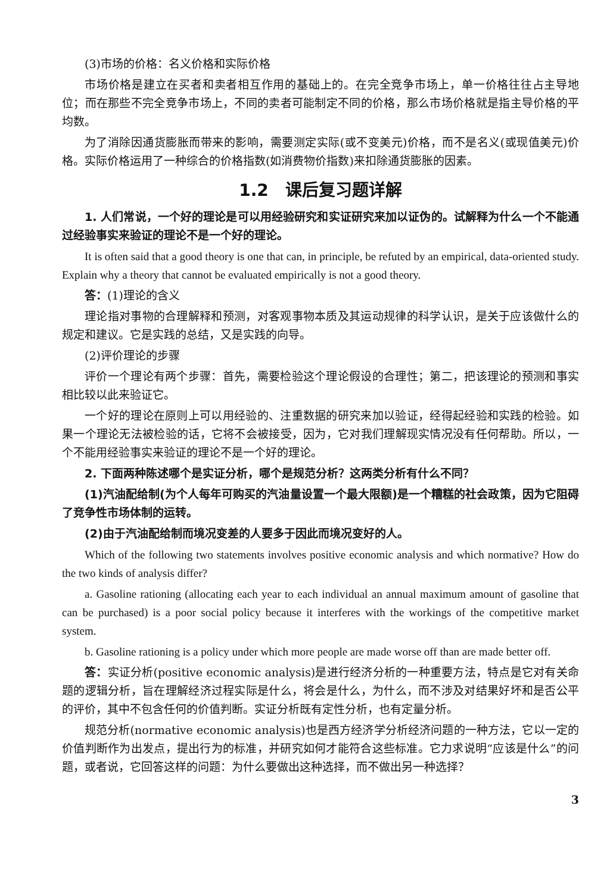(3)市场的价格：名义价格和实际价格
市场价格是建立在买者和卖者相互作用的基础上的。在完全竞争市场上，单一价格往往占主导地位；而在那些不完全竞争市场上，不同的卖者可能制定不同的价格，那么市场价格就是指主导价格的平均数。
为了消除因通货膨胀而带来的影响，需要测定实际(或不变美元)价格，而不是名义(或现值美元)价格。实际价格运用了一种综合的价格指数(如消费物价指数)来扣除通货膨胀的因素。
1.2　课后复习题详解
1. 人们常说，一个好的理论是可以用经验研究和实证研究来加以证伪的。试解释为什么一个不能通过经验事实来验证的理论不是一个好的理论。
It is often said that a good theory is one that can, in principle, be refuted by an empirical, data-oriented study. Explain why a theory that cannot be evaluated empirically is not a good theory.
答：(1)理论的含义
理论指对事物的合理解释和预测，对客观事物本质及其运动规律的科学认识，是关于应该做什么的规定和建议。它是实践的总结，又是实践的向导。
(2)评价理论的步骤
评价一个理论有两个步骤：首先，需要检验这个理论假设的合理性；第二，把该理论的预测和事实相比较以此来验证它。
一个好的理论在原则上可以用经验的、注重数据的研究来加以验证，经得起经验和实践的检验。如果一个理论无法被检验的话，它将不会被接受，因为，它对我们理解现实情况没有任何帮助。所以，一个不能用经验事实来验证的理论不是一个好的理论。
2. 下面两种陈述哪个是实证分析，哪个是规范分析？这两类分析有什么不同？
(1)汽油配给制(为个人每年可购买的汽油量设置一个最大限额)是一个糟糕的社会政策，因为它阻碍了竞争性市场体制的运转。
(2)由于汽油配给制而境况变差的人要多于因此而境况变好的人。
Which of the following two statements involves positive economic analysis and which normative? How do the two kinds of analysis differ?
a. Gasoline rationing (allocating each year to each individual an annual maximum amount of gasoline that can be purchased) is a poor social policy because it interferes with the workings of the competitive market system.
b. Gasoline rationing is a policy under which more people are made worse off than are made better off.
答：实证分析(positive economic analysis)是进行经济分析的一种重要方法，特点是它对有关命题的逻辑分析，旨在理解经济过程实际是什么，将会是什么，为什么，而不涉及对结果好坏和是否公平的评价，其中不包含任何的价值判断。实证分析既有定性分析，也有定量分析。
规范分析(normative economic analysis)也是西方经济学分析经济问题的一种方法，它以一定的价值判断作为出发点，提出行为的标准，并研究如何才能符合这些标准。它力求说明“应该是什么”的问题，或者说，它回答这样的问题：为什么要做出这种选择，而不做出另一种选择？
3